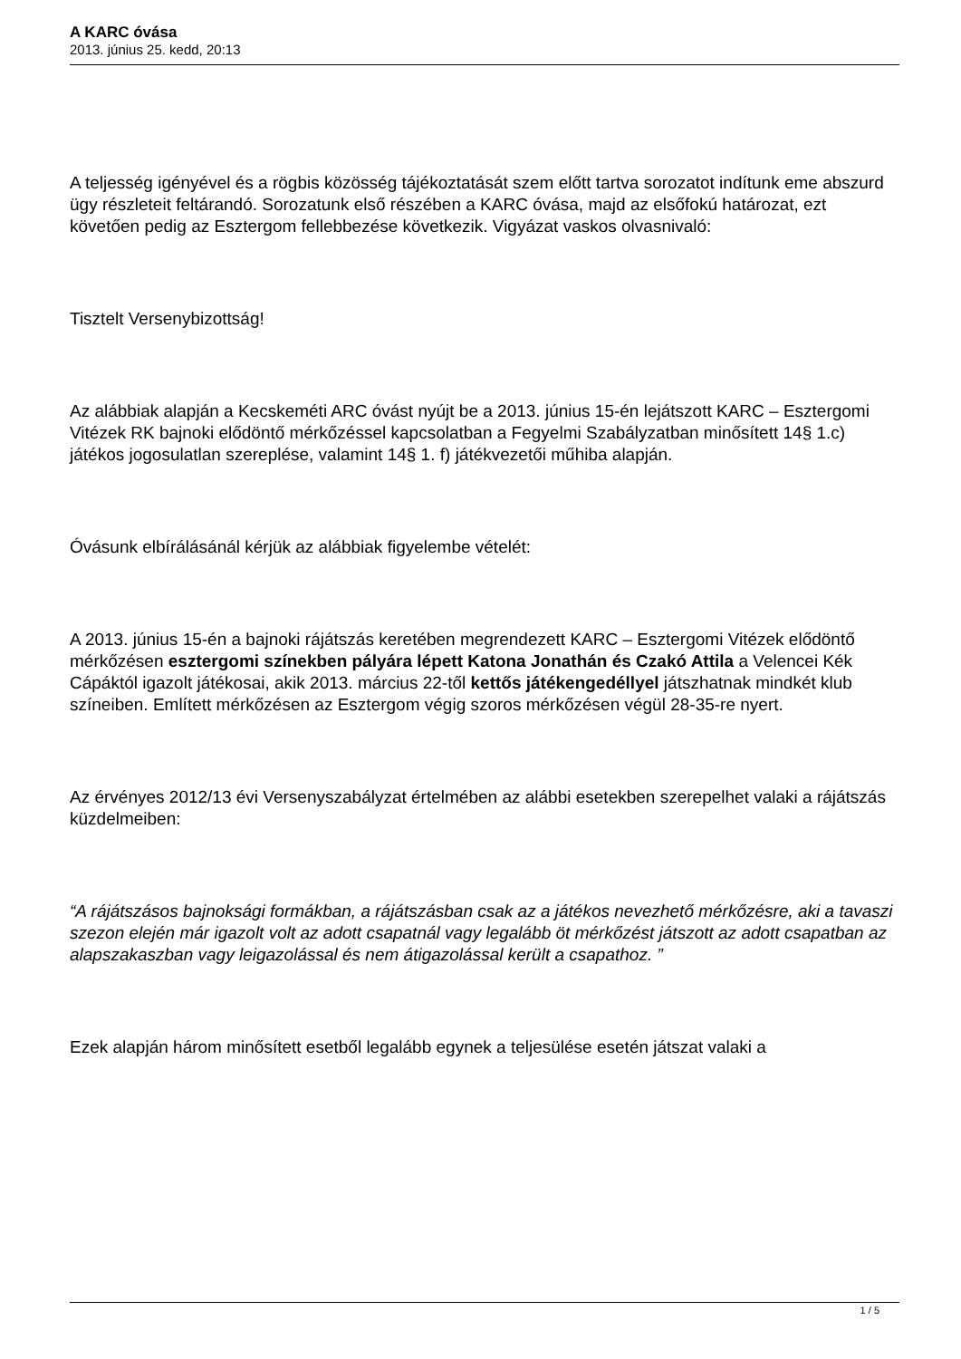A KARC óvása
2013. június 25. kedd, 20:13
A teljesség igényével és a rögbis közösség tájékoztatását szem előtt tartva sorozatot indítunk eme abszurd ügy részleteit feltárandó. Sorozatunk első részében a KARC óvása, majd az elsőfokú határozat, ezt követően pedig az Esztergom fellebbezése következik. Vigyázat vaskos olvasnivaló:
Tisztelt Versenybizottság!
Az alábbiak alapján a Kecskeméti ARC óvást nyújt be a 2013. június 15-én lejátszott KARC – Esztergomi Vitézek RK bajnoki elődöntő mérkőzéssel kapcsolatban a Fegyelmi Szabályzatban minősített 14§ 1.c) játékos jogosulatlan szereplése, valamint 14§ 1. f) játékvezetői műhiba alapján.
Óvásunk elbírálásánál kérjük az alábbiak figyelembe vételét:
A 2013. június 15-én a bajnoki rájátszás keretében megrendezett KARC – Esztergomi Vitézek elődöntő mérkőzésen esztergomi színekben pályára lépett Katona Jonathán és Czakó Attila a Velencei Kék Cápáktól igazolt játékosai, akik 2013. március 22-től kettős játékengedéllyel játszhatnak mindkét klub színeiben. Említett mérkőzésen az Esztergom végig szoros mérkőzésen végül 28-35-re nyert.
Az érvényes 2012/13 évi Versenyszabályzat értelmében az alábbi esetekben szerepelhet valaki a rájátszás küzdelmeiben:
“A rájátszásos bajnoksági formákban, a rájátszásban csak az a játékos nevezhető mérkőzésre, aki a tavaszi szezon elején már igazolt volt az adott csapatnál vagy legalább öt mérkőzést játszott az adott csapatban az alapszakaszban vagy leigazolással és nem átigazolással került a csapathoz. ”
Ezek alapján három minősített esetből legalább egynek a teljesülése esetén játszat valaki a
1 / 5